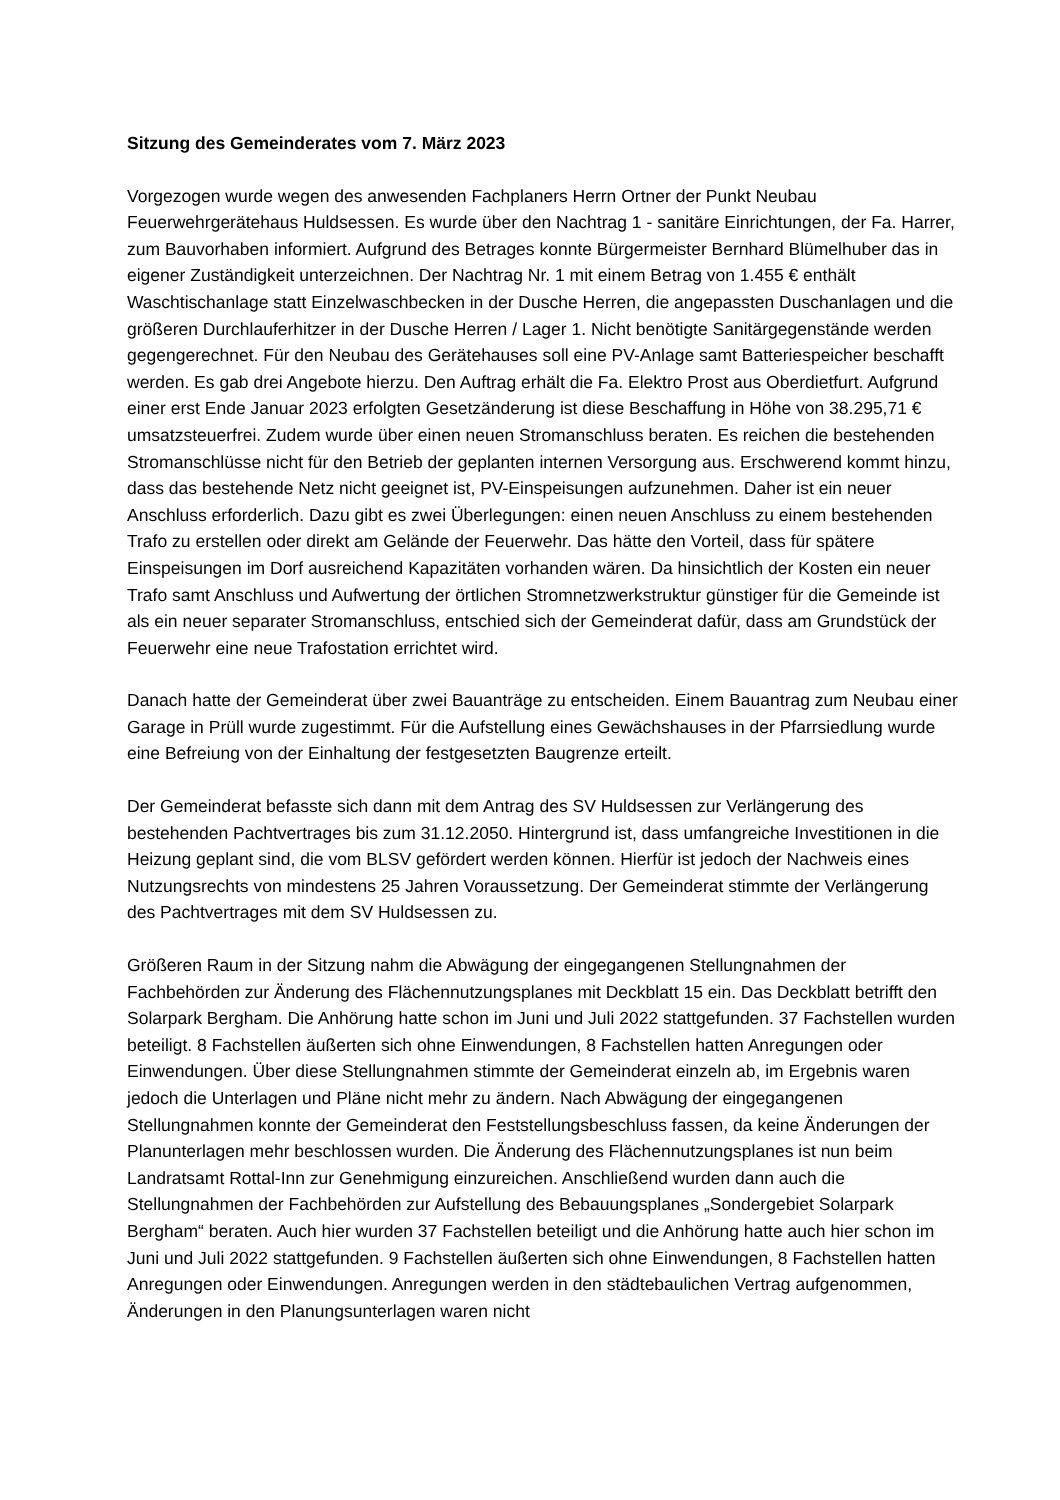Sitzung des Gemeinderates vom 7. März 2023
Vorgezogen wurde wegen des anwesenden Fachplaners Herrn Ortner der Punkt Neubau Feuerwehrgerätehaus Huldsessen. Es wurde über den Nachtrag 1 - sanitäre Einrichtungen, der Fa. Harrer, zum Bauvorhaben informiert. Aufgrund des Betrages konnte Bürgermeister Bernhard Blümelhuber das in eigener Zuständigkeit unterzeichnen. Der Nachtrag Nr. 1 mit einem Betrag von 1.455 € enthält Waschtischanlage statt Einzelwaschbecken in der Dusche Herren, die angepassten Duschanlagen und die größeren Durchlauferhitzer in der Dusche Herren / Lager 1. Nicht benötigte Sanitärgegenstände werden gegengerechnet. Für den Neubau des Gerätehauses soll eine PV-Anlage samt Batteriespeicher beschafft werden. Es gab drei Angebote hierzu. Den Auftrag erhält die Fa. Elektro Prost aus Oberdietfurt. Aufgrund einer erst Ende Januar 2023 erfolgten Gesetzänderung ist diese Beschaffung in Höhe von 38.295,71 € umsatzsteuerfrei. Zudem wurde über einen neuen Stromanschluss beraten. Es reichen die bestehenden Stromanschlüsse nicht für den Betrieb der geplanten internen Versorgung aus. Erschwerend kommt hinzu, dass das bestehende Netz nicht geeignet ist, PV-Einspeisungen aufzunehmen. Daher ist ein neuer Anschluss erforderlich. Dazu gibt es zwei Überlegungen: einen neuen Anschluss zu einem bestehenden Trafo zu erstellen oder direkt am Gelände der Feuerwehr. Das hätte den Vorteil, dass für spätere Einspeisungen im Dorf ausreichend Kapazitäten vorhanden wären. Da hinsichtlich der Kosten ein neuer Trafo samt Anschluss und Aufwertung der örtlichen Stromnetzwerkstruktur günstiger für die Gemeinde ist als ein neuer separater Stromanschluss, entschied sich der Gemeinderat dafür, dass am Grundstück der Feuerwehr eine neue Trafostation errichtet wird.
Danach hatte der Gemeinderat über zwei Bauanträge zu entscheiden. Einem Bauantrag zum Neubau einer Garage in Prüll wurde zugestimmt. Für die Aufstellung eines Gewächshauses in der Pfarrsiedlung wurde eine Befreiung von der Einhaltung der festgesetzten Baugrenze erteilt.
Der Gemeinderat befasste sich dann mit dem Antrag des SV Huldsessen zur Verlängerung des bestehenden Pachtvertrages bis zum 31.12.2050. Hintergrund ist, dass umfangreiche Investitionen in die Heizung geplant sind, die vom BLSV gefördert werden können. Hierfür ist jedoch der Nachweis eines Nutzungsrechts von mindestens 25 Jahren Voraussetzung. Der Gemeinderat stimmte der Verlängerung des Pachtvertrages mit dem SV Huldsessen zu.
Größeren Raum in der Sitzung nahm die Abwägung der eingegangenen Stellungnahmen der Fachbehörden zur Änderung des Flächennutzungsplanes mit Deckblatt 15 ein. Das Deckblatt betrifft den Solarpark Bergham. Die Anhörung hatte schon im Juni und Juli 2022 stattgefunden. 37 Fachstellen wurden beteiligt. 8 Fachstellen äußerten sich ohne Einwendungen, 8 Fachstellen hatten Anregungen oder Einwendungen. Über diese Stellungnahmen stimmte der Gemeinderat einzeln ab, im Ergebnis waren jedoch die Unterlagen und Pläne nicht mehr zu ändern. Nach Abwägung der eingegangenen Stellungnahmen konnte der Gemeinderat den Feststellungsbeschluss fassen, da keine Änderungen der Planunterlagen mehr beschlossen wurden. Die Änderung des Flächennutzungsplanes ist nun beim Landratsamt Rottal-Inn zur Genehmigung einzureichen. Anschließend wurden dann auch die Stellungnahmen der Fachbehörden zur Aufstellung des Bebauungsplanes „Sondergebiet Solarpark Bergham“ beraten. Auch hier wurden 37 Fachstellen beteiligt und die Anhörung hatte auch hier schon im Juni und Juli 2022 stattgefunden. 9 Fachstellen äußerten sich ohne Einwendungen, 8 Fachstellen hatten Anregungen oder Einwendungen. Anregungen werden in den städtebaulichen Vertrag aufgenommen, Änderungen in den Planungsunterlagen waren nicht